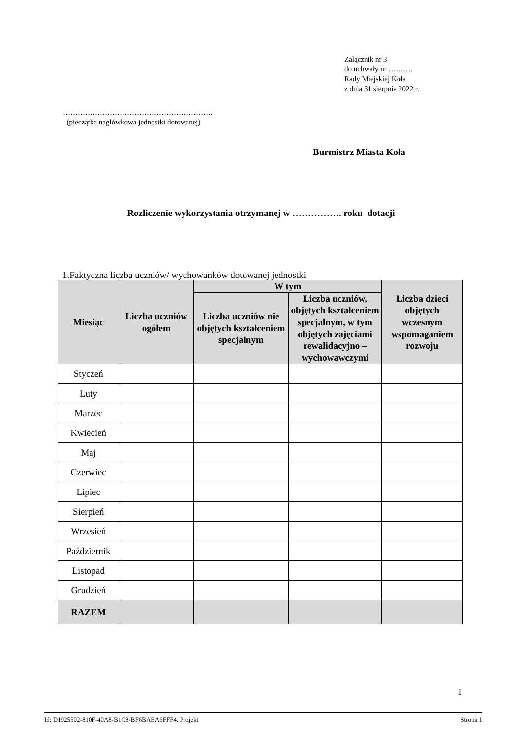Załącznik nr 3
do uchwały nr ……….
Rady Miejskiej Koła
z dnia 31 sierpnia 2022 r.
…………………………………………………….
(pieczątka nagłówkowa jednostki dotowanej)
Burmistrz Miasta Koła
Rozliczenie wykorzystania otrzymanej w ……………. roku dotacji
1.Faktyczna liczba uczniów/ wychowanków dotowanej jednostki
| Miesiąc | Liczba uczniów ogółem | W tym | | Liczba dzieci objętych wczesnym wspomaganiem rozwoju |
| --- | --- | --- | --- | --- |
| | | Liczba uczniów nie objętych kształceniem specjalnym | Liczba uczniów, objętych kształceniem specjalnym, w tym objętych zajęciami rewalidacyjno – wychowawczymi | |
| Styczeń | | | | |
| Luty | | | | |
| Marzec | | | | |
| Kwiecień | | | | |
| Maj | | | | |
| Czerwiec | | | | |
| Lipiec | | | | |
| Sierpień | | | | |
| Wrzesień | | | | |
| Październik | | | | |
| Listopad | | | | |
| Grudzień | | | | |
| RAZEM | | | | |
1
Id: D1925502-810F-40A8-B1C3-BF6BABA6FFF4. Projekt Strona 1